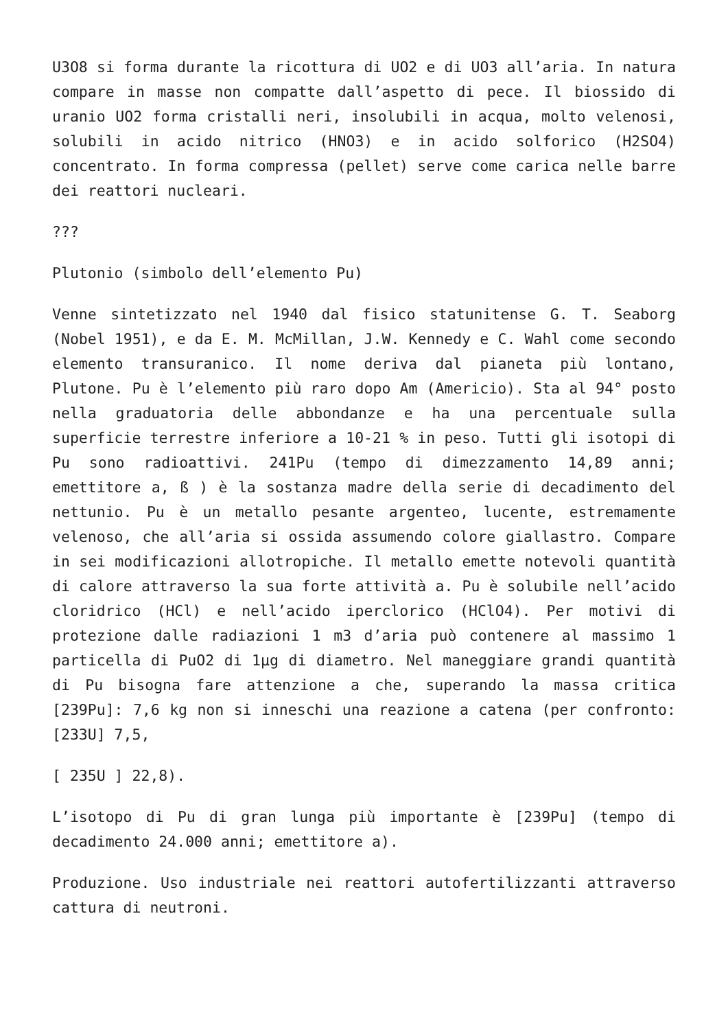U3O8 si forma durante la ricottura di UO2 e di UO3 all’aria. In natura compare in masse non compatte dall’aspetto di pece. Il biossido di uranio UO2 forma cristalli neri, insolubili in acqua, molto velenosi, solubili in acido nitrico (HNO3) e in acido solforico (H2SO4) concentrato. In forma compressa (pellet) serve come carica nelle barre dei reattori nucleari.
???
Plutonio (simbolo dell’elemento Pu)
Venne sintetizzato nel 1940 dal fisico statunitense G. T. Seaborg (Nobel 1951), e da E. M. McMillan, J.W. Kennedy e C. Wahl come secondo elemento transuranico. Il nome deriva dal pianeta più lontano, Plutone. Pu è l’elemento più raro dopo Am (Americio). Sta al 94° posto nella graduatoria delle abbondanze e ha una percentuale sulla superficie terrestre inferiore a 10-21 % in peso. Tutti gli isotopi di Pu sono radioattivi. 241Pu (tempo di dimezzamento 14,89 anni; emettitore a, ß ) è la sostanza madre della serie di decadimento del nettunio. Pu è un metallo pesante argenteo, lucente, estremamente velenoso, che all’aria si ossida assumendo colore giallastro. Compare in sei modificazioni allotropiche. Il metallo emette notevoli quantità di calore attraverso la sua forte attività a. Pu è solubile nell’acido cloridrico (HCl) e nell’acido iperclorico (HClO4). Per motivi di protezione dalle radiazioni 1 m3 d’aria può contenere al massimo 1 particella di PuO2 di 1µg di diametro. Nel maneggiare grandi quantità di Pu bisogna fare attenzione a che, superando la massa critica [239Pu]: 7,6 kg non si inneschi una reazione a catena (per confronto: [233U] 7,5,
[ 235U ] 22,8).
L’isotopo di Pu di gran lunga più importante è [239Pu] (tempo di decadimento 24.000 anni; emettitore a).
Produzione. Uso industriale nei reattori autofertilizzanti attraverso cattura di neutroni.